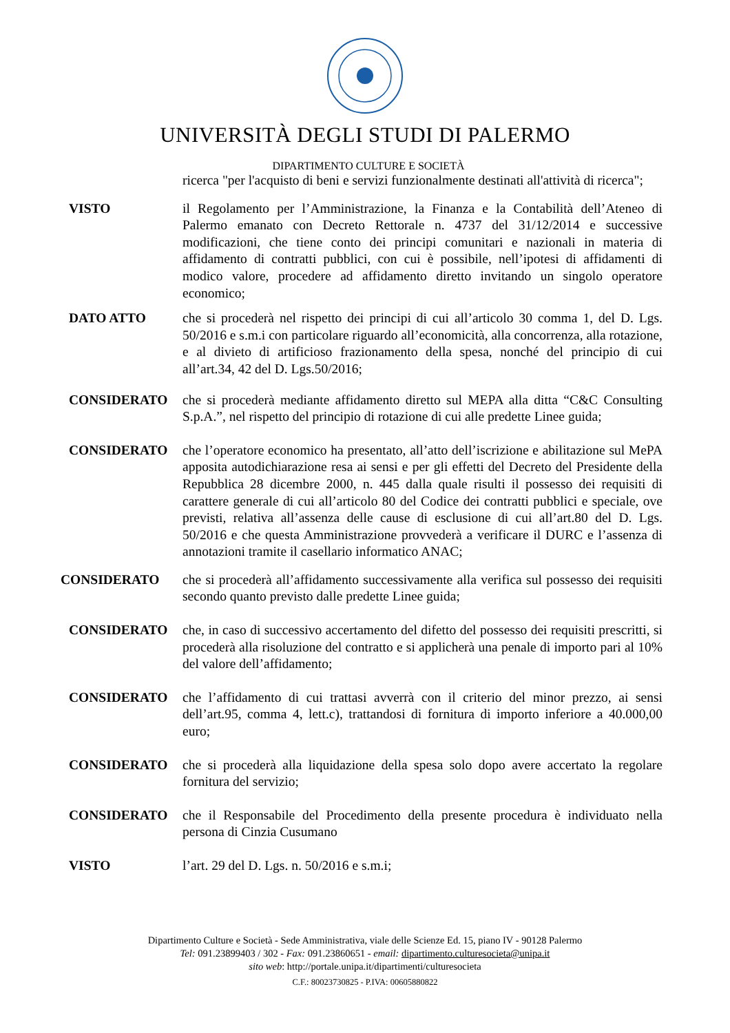UNIVERSITÀ DEGLI STUDI DI PALERMO
DIPARTIMENTO CULTURE E SOCIETÀ
ricerca "per l'acquisto di beni e servizi funzionalmente destinati all'attività di ricerca";
VISTO il Regolamento per l’Amministrazione, la Finanza e la Contabilità dell’Ateneo di Palermo emanato con Decreto Rettorale n. 4737 del 31/12/2014 e successive modificazioni, che tiene conto dei principi comunitari e nazionali in materia di affidamento di contratti pubblici, con cui è possibile, nell’ipotesi di affidamenti di modico valore, procedere ad affidamento diretto invitando un singolo operatore economico;
DATO ATTO che si procederà nel rispetto dei principi di cui all’articolo 30 comma 1, del D. Lgs. 50/2016 e s.m.i con particolare riguardo all’economicità, alla concorrenza, alla rotazione, e al divieto di artificioso frazionamento della spesa, nonché del principio di cui all’art.34, 42 del D. Lgs.50/2016;
CONSIDERATO che si procederà mediante affidamento diretto sul MEPA alla ditta “C&C Consulting S.p.A.”, nel rispetto del principio di rotazione di cui alle predette Linee guida;
CONSIDERATO che l’operatore economico ha presentato, all’atto dell’iscrizione e abilitazione sul MePA apposita autodichiarazione resa ai sensi e per gli effetti del Decreto del Presidente della Repubblica 28 dicembre 2000, n. 445 dalla quale risulti il possesso dei requisiti di carattere generale di cui all’articolo 80 del Codice dei contratti pubblici e speciale, ove previsti, relativa all’assenza delle cause di esclusione di cui all’art.80 del D. Lgs. 50/2016 e che questa Amministrazione provvederà a verificare il DURC e l’assenza di annotazioni tramite il casellario informatico ANAC;
CONSIDERATO che si procederà all’affidamento successivamente alla verifica sul possesso dei requisiti secondo quanto previsto dalle predette Linee guida;
CONSIDERATO che, in caso di successivo accertamento del difetto del possesso dei requisiti prescritti, si procederà alla risoluzione del contratto e si applicherà una penale di importo pari al 10% del valore dell’affidamento;
CONSIDERATO che l’affidamento di cui trattasi avverrà con il criterio del minor prezzo, ai sensi dell’art.95, comma 4, lett.c), trattandosi di fornitura di importo inferiore a 40.000,00 euro;
CONSIDERATO che si procederà alla liquidazione della spesa solo dopo avere accertato la regolare fornitura del servizio;
CONSIDERATO che il Responsabile del Procedimento della presente procedura è individuato nella persona di Cinzia Cusumano
VISTO l’art. 29 del D. Lgs. n. 50/2016 e s.m.i;
Dipartimento Culture e Società - Sede Amministrativa, viale delle Scienze Ed. 15, piano IV - 90128 Palermo
Tel: 091.23899403 / 302 - Fax: 091.23860651 - email: dipartimento.culturesocieta@unipa.it
sito web: http://portale.unipa.it/dipartimenti/culturesocieta
C.F.: 80023730825 - P.IVA: 00605880822